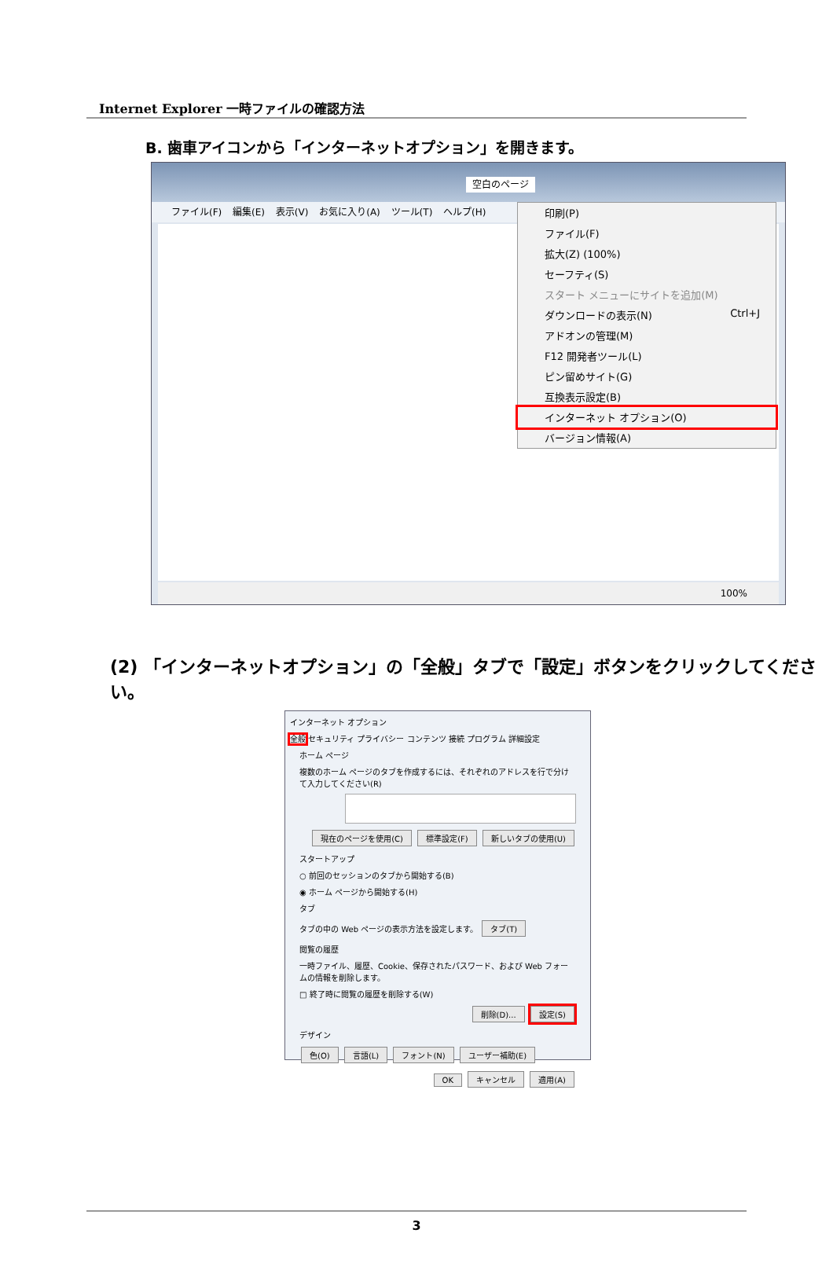Internet Explorer 一時ファイルの確認方法
B. 歯車アイコンから「インターネットオプション」を開きます。
空白のページ
ファイル(F) 編集(E) 表示(V) お気に入り(A) ツール(T) ヘルプ(H)
100%
印刷(P)
ファイル(F)
拡大(Z) (100%)
セーフティ(S)
スタート メニューにサイトを追加(M)
ダウンロードの表示(N) Ctrl+J
アドオンの管理(M)
F12 開発者ツール(L)
ピン留めサイト(G)
互換表示設定(B)
インターネット オプション(O)
バージョン情報(A)
(2) 「インターネットオプション」の「全般」タブで「設定」ボタンをクリックしてください。
インターネット オプション
全般 セキュリティ プライバシー コンテンツ 接続 プログラム 詳細設定
ホーム ページ
複数のホーム ページのタブを作成するには、それぞれのアドレスを行で分けて入力してください(R)
現在のページを使用(C) 標準設定(F) 新しいタブの使用(U)
スタートアップ
○ 前回のセッションのタブから開始する(B)
◉ ホーム ページから開始する(H)
タブ
タブの中の Web ページの表示方法を設定します。 タブ(T)
閲覧の履歴
一時ファイル、履歴、Cookie、保存されたパスワード、および Web フォームの情報を削除します。
□ 終了時に閲覧の履歴を削除する(W)
削除(D)... 設定(S)
デザイン
色(O) 言語(L) フォント(N) ユーザー補助(E)
OK キャンセル 適用(A)
3